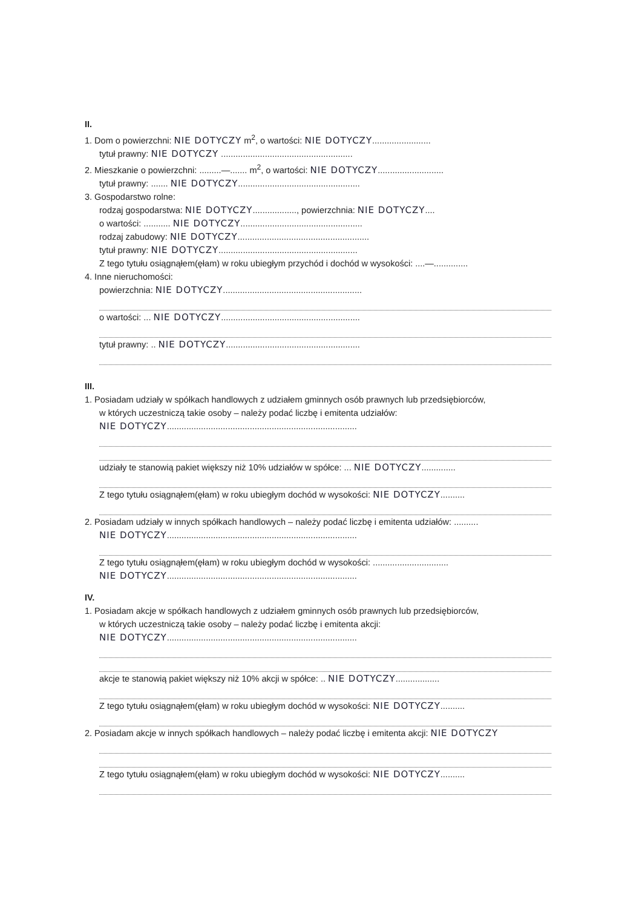II.
1. Dom o powierzchni: NIE DOTYCZY m<sup>2</sup>, o wartości: NIE DOTYCZY........................
tytuł prawny: NIE DOTYCZY ......................................................
2. Mieszkanie o powierzchni: .........—....... m<sup>2</sup>, o wartości: NIE DOTYCZY...........................
tytuł prawny: ....... NIE DOTYCZY..................................................
3. Gospodarstwo rolne:
rodzaj gospodarstwa: NIE DOTYCZY.................., powierzchnia: NIE DOTYCZY....
o wartości: ........... NIE DOTYCZY..................................................
rodzaj zabudowy: NIE DOTYCZY......................................................
tytuł prawny: NIE DOTYCZY.........................................................
Z tego tytułu osiągnąłem(ęłam) w roku ubiegłym przychód i dochód w wysokości: ....—..............
4. Inne nieruchomości:
powierzchnia: NIE DOTYCZY.........................................................
o wartości: ... NIE DOTYCZY.........................................................
tytuł prawny: .. NIE DOTYCZY.......................................................
III.
1. Posiadam udziały w spółkach handlowych z udziałem gminnych osób prawnych lub przedsiębiorców,
w których uczestniczą takie osoby – należy podać liczbę i emitenta udziałów:
NIE DOTYCZY..............................................................................
udziały te stanowią pakiet większy niż 10% udziałów w spółce: ... NIE DOTYCZY..............
Z tego tytułu osiągnąłem(ęłam) w roku ubiegłym dochód w wysokości: NIE DOTYCZY..........
2. Posiadam udziały w innych spółkach handlowych – należy podać liczbę i emitenta udziałów: ..........
NIE DOTYCZY..............................................................................
Z tego tytułu osiągnąłem(ęłam) w roku ubiegłym dochód w wysokości: ...............................
NIE DOTYCZY..............................................................................
IV.
1. Posiadam akcje w spółkach handlowych z udziałem gminnych osób prawnych lub przedsiębiorców,
w których uczestniczą takie osoby – należy podać liczbę i emitenta akcji:
NIE DOTYCZY..............................................................................
akcje te stanowią pakiet większy niż 10% akcji w spółce: .. NIE DOTYCZY..................
Z tego tytułu osiągnąłem(ęłam) w roku ubiegłym dochód w wysokości: NIE DOTYCZY..........
2. Posiadam akcje w innych spółkach handlowych – należy podać liczbę i emitenta akcji: NIE DOTYCZY
Z tego tytułu osiągnąłem(ęłam) w roku ubiegłym dochód w wysokości: NIE DOTYCZY..........